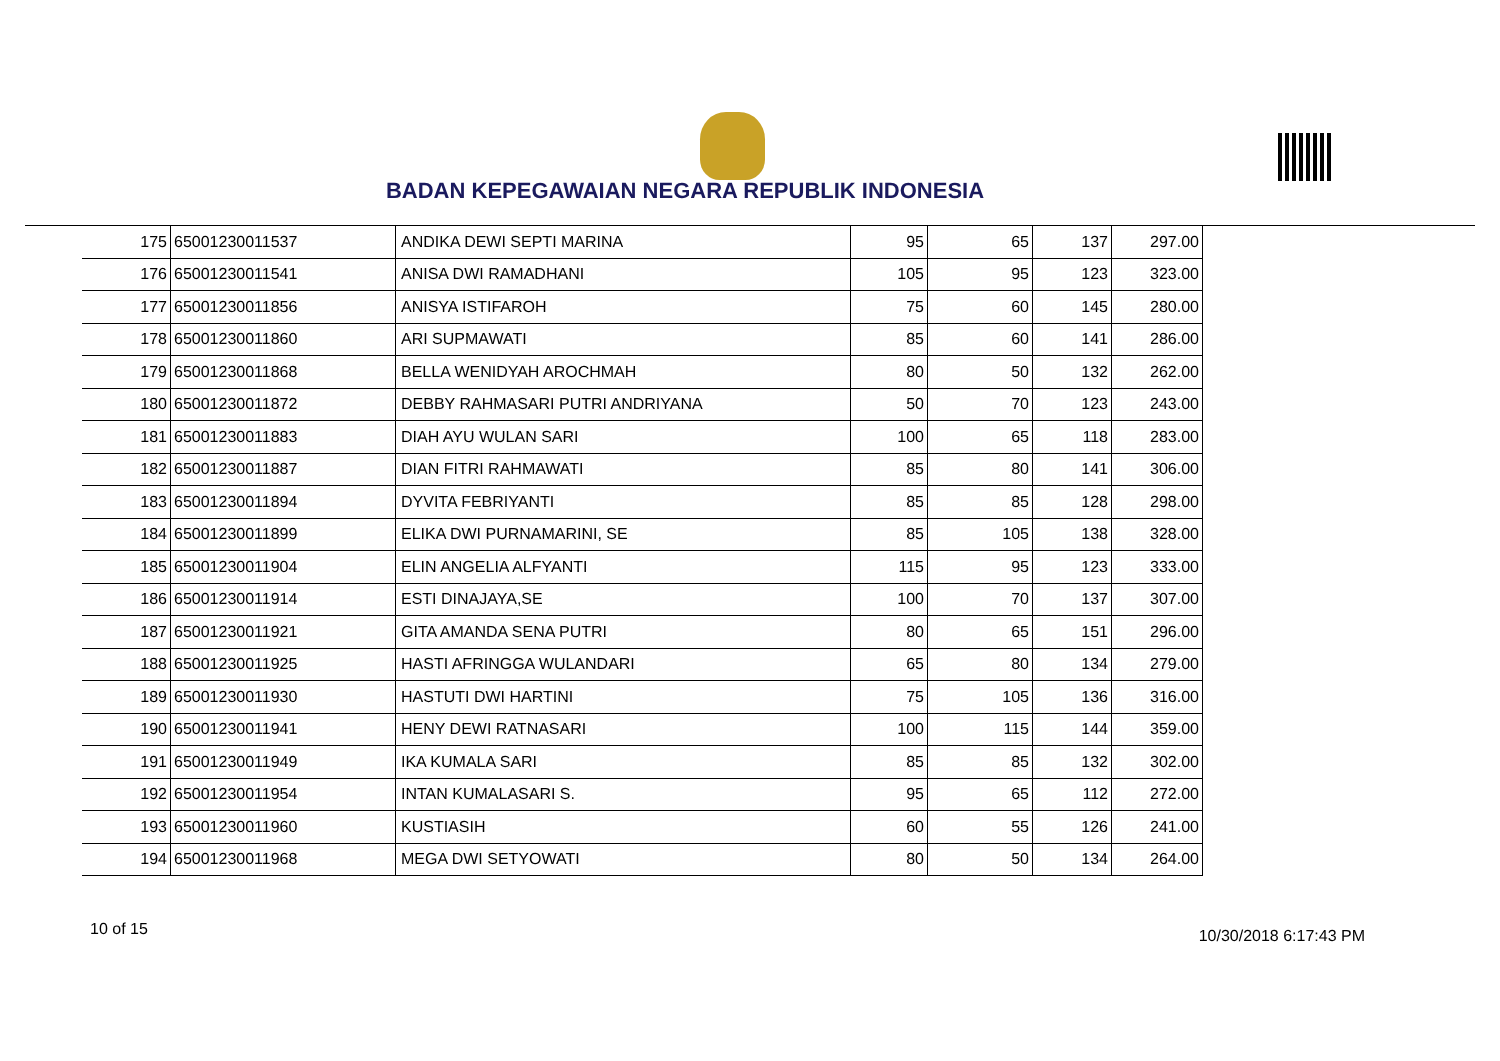BADAN KEPEGAWAIAN NEGARA REPUBLIK INDONESIA
| 175 | 65001230011537 | ANDIKA DEWI SEPTI MARINA | 95 | 65 | 137 | 297.00 |
| 176 | 65001230011541 | ANISA DWI RAMADHANI | 105 | 95 | 123 | 323.00 |
| 177 | 65001230011856 | ANISYA ISTIFAROH | 75 | 60 | 145 | 280.00 |
| 178 | 65001230011860 | ARI SUPMAWATI | 85 | 60 | 141 | 286.00 |
| 179 | 65001230011868 | BELLA WENIDYAH AROCHMAH | 80 | 50 | 132 | 262.00 |
| 180 | 65001230011872 | DEBBY RAHMASARI PUTRI ANDRIYANA | 50 | 70 | 123 | 243.00 |
| 181 | 65001230011883 | DIAH AYU WULAN SARI | 100 | 65 | 118 | 283.00 |
| 182 | 65001230011887 | DIAN FITRI RAHMAWATI | 85 | 80 | 141 | 306.00 |
| 183 | 65001230011894 | DYVITA FEBRIYANTI | 85 | 85 | 128 | 298.00 |
| 184 | 65001230011899 | ELIKA DWI PURNAMARINI, SE | 85 | 105 | 138 | 328.00 |
| 185 | 65001230011904 | ELIN ANGELIA ALFYANTI | 115 | 95 | 123 | 333.00 |
| 186 | 65001230011914 | ESTI DINAJAYA,SE | 100 | 70 | 137 | 307.00 |
| 187 | 65001230011921 | GITA AMANDA SENA PUTRI | 80 | 65 | 151 | 296.00 |
| 188 | 65001230011925 | HASTI AFRINGGA WULANDARI | 65 | 80 | 134 | 279.00 |
| 189 | 65001230011930 | HASTUTI DWI HARTINI | 75 | 105 | 136 | 316.00 |
| 190 | 65001230011941 | HENY DEWI RATNASARI | 100 | 115 | 144 | 359.00 |
| 191 | 65001230011949 | IKA KUMALA SARI | 85 | 85 | 132 | 302.00 |
| 192 | 65001230011954 | INTAN KUMALASARI S. | 95 | 65 | 112 | 272.00 |
| 193 | 65001230011960 | KUSTIASIH | 60 | 55 | 126 | 241.00 |
| 194 | 65001230011968 | MEGA DWI SETYOWATI | 80 | 50 | 134 | 264.00 |
10 of 15 10/30/2018 6:17:43 PM